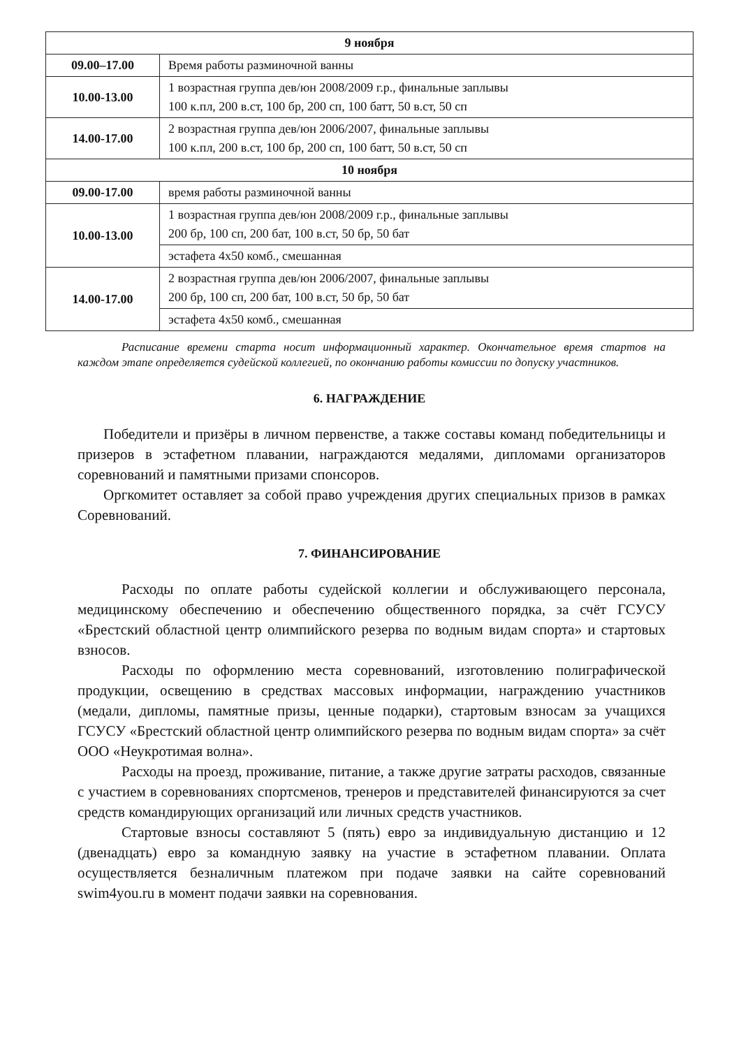| 9 ноября | |
| --- | --- |
| 09.00–17.00 | Время работы разминочной ванны |
| 10.00-13.00 | 1 возрастная группа дев/юн 2008/2009 г.р., финальные заплывы 100 к.пл, 200 в.ст, 100 бр, 200 сп, 100 батт, 50 в.ст, 50 сп |
| 14.00-17.00 | 2 возрастная группа дев/юн 2006/2007, финальные заплывы 100 к.пл, 200 в.ст, 100 бр, 200 сп, 100 батт, 50 в.ст, 50 сп |
| 10 ноября | |
| 09.00-17.00 | время работы разминочной ванны |
| 10.00-13.00 | 1 возрастная группа дев/юн 2008/2009 г.р., финальные заплывы 200 бр, 100 сп, 200 бат, 100 в.ст, 50 бр, 50 бат |
| | эстафета 4х50 комб., смешанная |
| 14.00-17.00 | 2 возрастная группа дев/юн 2006/2007, финальные заплывы 200 бр, 100 сп, 200 бат, 100 в.ст, 50 бр, 50 бат |
| | эстафета 4х50 комб., смешанная |
Расписание времени старта носит информационный характер. Окончательное время стартов на каждом этапе определяется судейской коллегией, по окончанию работы комиссии по допуску участников.
6. НАГРАЖДЕНИЕ
Победители и призёры в личном первенстве, а также составы команд победительницы и призеров в эстафетном плавании, награждаются медалями, дипломами организаторов соревнований и памятными призами спонсоров.
Оргкомитет оставляет за собой право учреждения других специальных призов в рамках Соревнований.
7. ФИНАНСИРОВАНИЕ
Расходы по оплате работы судейской коллегии и обслуживающего персонала, медицинскому обеспечению и обеспечению общественного порядка, за счёт ГСУСУ «Брестский областной центр олимпийского резерва по водным видам спорта» и стартовых взносов.
Расходы по оформлению места соревнований, изготовлению полиграфической продукции, освещению в средствах массовых информации, награждению участников (медали, дипломы, памятные призы, ценные подарки), стартовым взносам за учащихся ГСУСУ «Брестский областной центр олимпийского резерва по водным видам спорта» за счёт ООО «Неукротимая волна».
Расходы на проезд, проживание, питание, а также другие затраты расходов, связанные с участием в соревнованиях спортсменов, тренеров и представителей финансируются за счет средств командирующих организаций или личных средств участников.
Стартовые взносы составляют 5 (пять) евро за индивидуальную дистанцию и 12 (двенадцать) евро за командную заявку на участие в эстафетном плавании. Оплата осуществляется безналичным платежом при подаче заявки на сайте соревнований swim4you.ru в момент подачи заявки на соревнования.